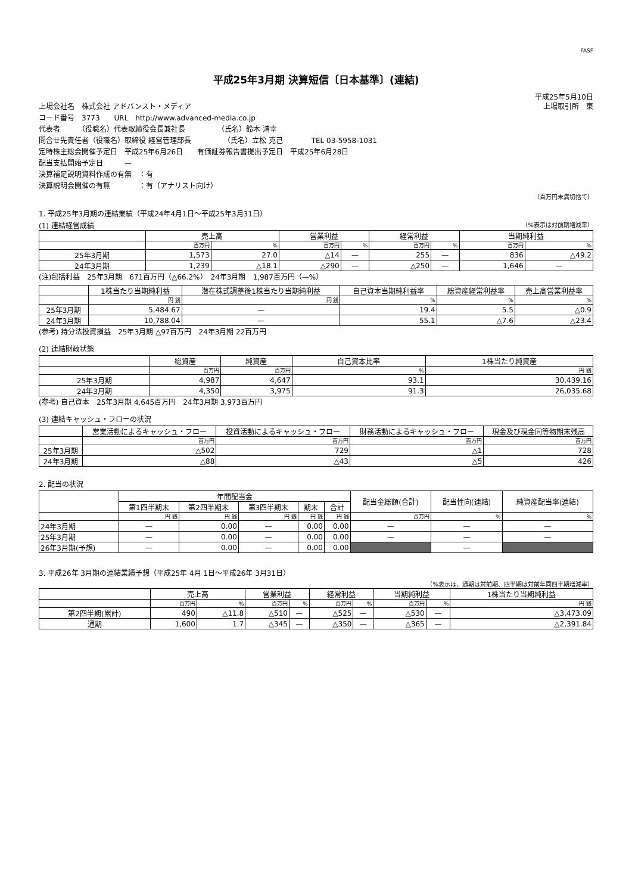FASF
平成25年3月期 決算短信〔日本基準〕(連結)
平成25年5月10日
上場会社名　株式会社 アドバンスト・メディア 上場取引所　東
コード番号　3773　　URL　http://www.advanced-media.co.jp
代表者　　　（役職名）代表取締役会長兼社長　　　　　（氏名）鈴木 清幸
問合せ先責任者（役職名）取締役 経営管理部長　　　　　（氏名）立松 克己　　　　TEL 03-5958-1031
定時株主総会開催予定日　平成25年6月26日　　有価証券報告書提出予定日　平成25年6月28日
配当支払開始予定日　　　—
決算補足説明資料作成の有無　：有
決算説明会開催の有無　　　　：有（アナリスト向け）
（百万円未満切捨て）
1. 平成25年3月期の連結業績（平成24年4月1日～平成25年3月31日）
(1) 連結経営成績 （%表示は対前期増減率）
| | 売上高 | | 営業利益 | | 経常利益 | | 当期純利益 | |
| --- | --- | --- | --- | --- | --- | --- | --- | --- |
| | 百万円 | % | 百万円 | % | 百万円 | % | 百万円 | % |
| 25年3月期 | 1,573 | 27.0 | △14 | — | 255 | — | 836 | △49.2 |
| 24年3月期 | 1,239 | △18.1 | △290 | — | △250 | — | 1,646 | — |
(注)包括利益　25年3月期　671百万円（△66.2%）　24年3月期　1,987百万円（—%）
| | 1株当たり当期純利益 | 潜在株式調整後1株当たり当期純利益 | 自己資本当期純利益率 | 総資産経常利益率 | 売上高営業利益率 |
| --- | --- | --- | --- | --- | --- |
| | 円 銭 | 円 銭 | % | % | % |
| 25年3月期 | 5,484.67 | — | 19.4 | 5.5 | △0.9 |
| 24年3月期 | 10,788.04 | — | 55.1 | △7.6 | △23.4 |
(参考) 持分法投資損益　25年3月期 △97百万円　24年3月期 22百万円
(2) 連結財政状態
| | 総資産 | 純資産 | 自己資本比率 | 1株当たり純資産 |
| --- | --- | --- | --- | --- |
| | 百万円 | 百万円 | % | 円 銭 |
| 25年3月期 | 4,987 | 4,647 | 93.1 | 30,439.16 |
| 24年3月期 | 4,350 | 3,975 | 91.3 | 26,035.68 |
(参考) 自己資本　25年3月期 4,645百万円　24年3月期 3,973百万円
(3) 連結キャッシュ・フローの状況
| | 営業活動によるキャッシュ・フロー | 投資活動によるキャッシュ・フロー | 財務活動によるキャッシュ・フロー | 現金及び現金同等物期末残高 |
| --- | --- | --- | --- | --- |
| | 百万円 | 百万円 | 百万円 | 百万円 |
| 25年3月期 | △502 | 729 | △1 | 728 |
| 24年3月期 | △88 | △43 | △5 | 426 |
2. 配当の状況
| | 年間配当金 | | | | | 配当金総額(合計) | 配当性向(連結) | 純資産配当率(連結) |
| --- | --- | --- | --- | --- | --- | --- | --- | --- |
| | 第1四半期末 | 第2四半期末 | 第3四半期末 | 期末 | 合計 | | | |
| | 円 銭 | 円 銭 | 円 銭 | 円 銭 | 円 銭 | 百万円 | % | % |
| 24年3月期 | — | 0.00 | — | 0.00 | 0.00 | — | — | — |
| 25年3月期 | — | 0.00 | — | 0.00 | 0.00 | — | — | — |
| 26年3月期(予想) | — | 0.00 | — | 0.00 | 0.00 | | — | |
3. 平成26年 3月期の連結業績予想（平成25年 4月 1日～平成26年 3月31日）
（%表示は、通期は対前期、四半期は対前年同四半期増減率）
| | 売上高 | | 営業利益 | | 経常利益 | | 当期純利益 | | 1株当たり当期純利益 |
| --- | --- | --- | --- | --- | --- | --- | --- | --- | --- |
| | 百万円 | % | 百万円 | % | 百万円 | % | 百万円 | % | 円 銭 |
| 第2四半期(累計) | 490 | △11.8 | △510 | — | △525 | — | △530 | — | △3,473.09 |
| 通期 | 1,600 | 1.7 | △345 | — | △350 | — | △365 | — | △2,391.84 |